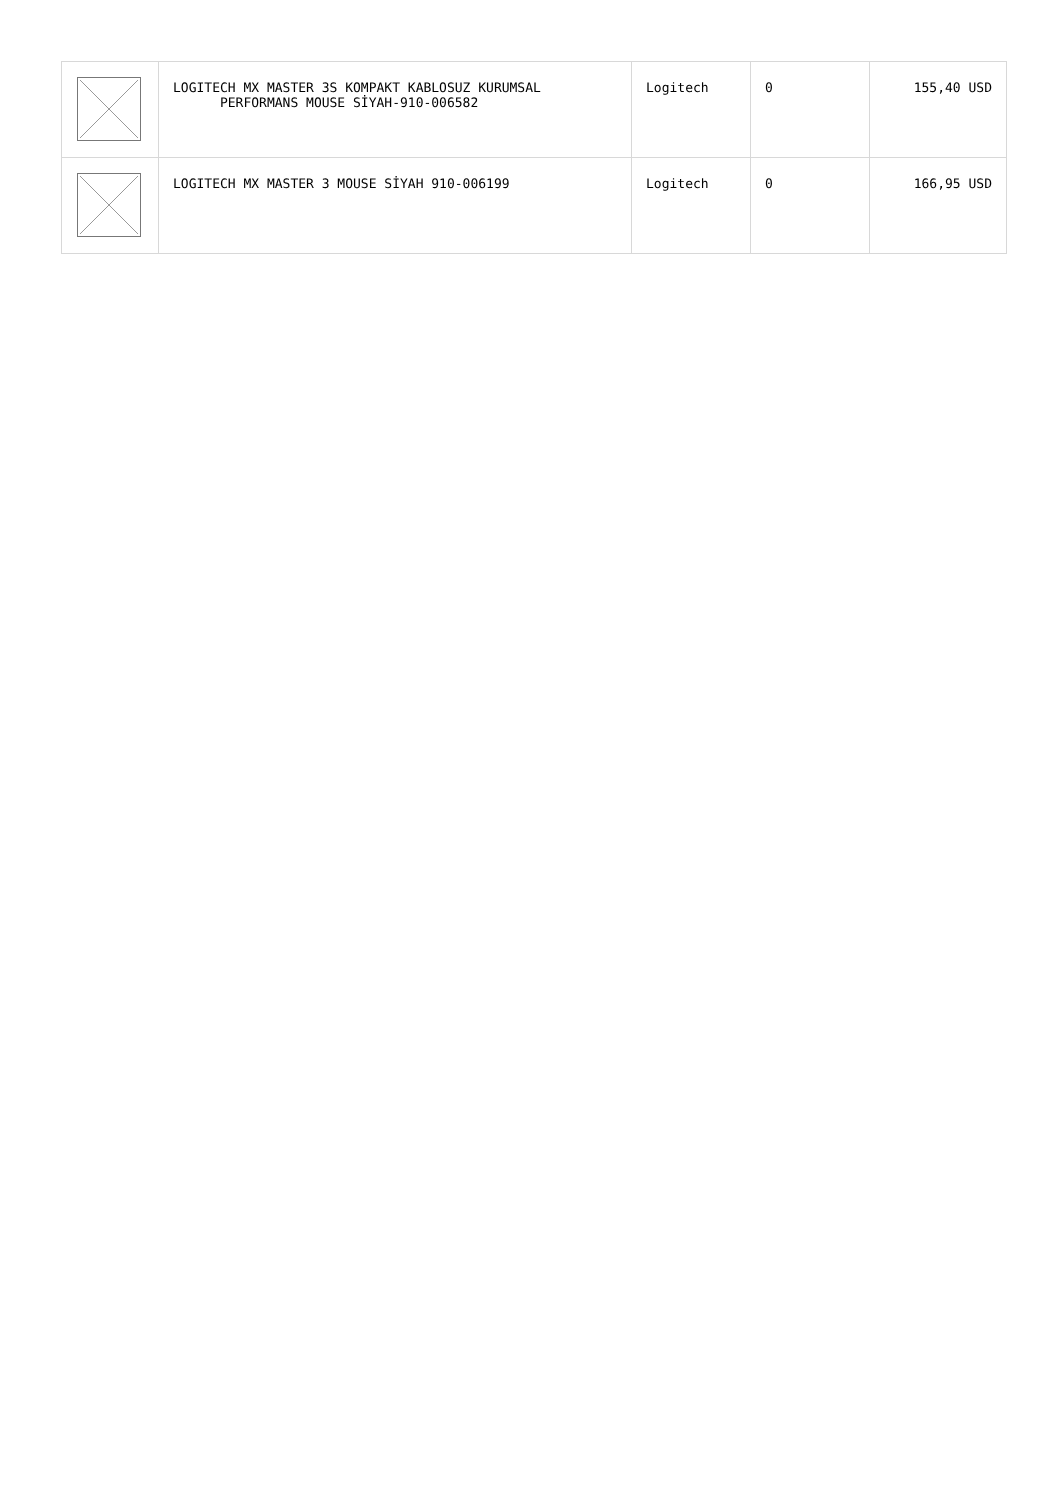| | LOGITECH MX MASTER 3S KOMPAKT KABLOSUZ KURUMSAL PERFORMANS MOUSE SİYAH-910-006582 | Logitech | 0 | 155,40 USD |
| | LOGITECH MX MASTER 3 MOUSE SİYAH 910-006199 | Logitech | 0 | 166,95 USD |